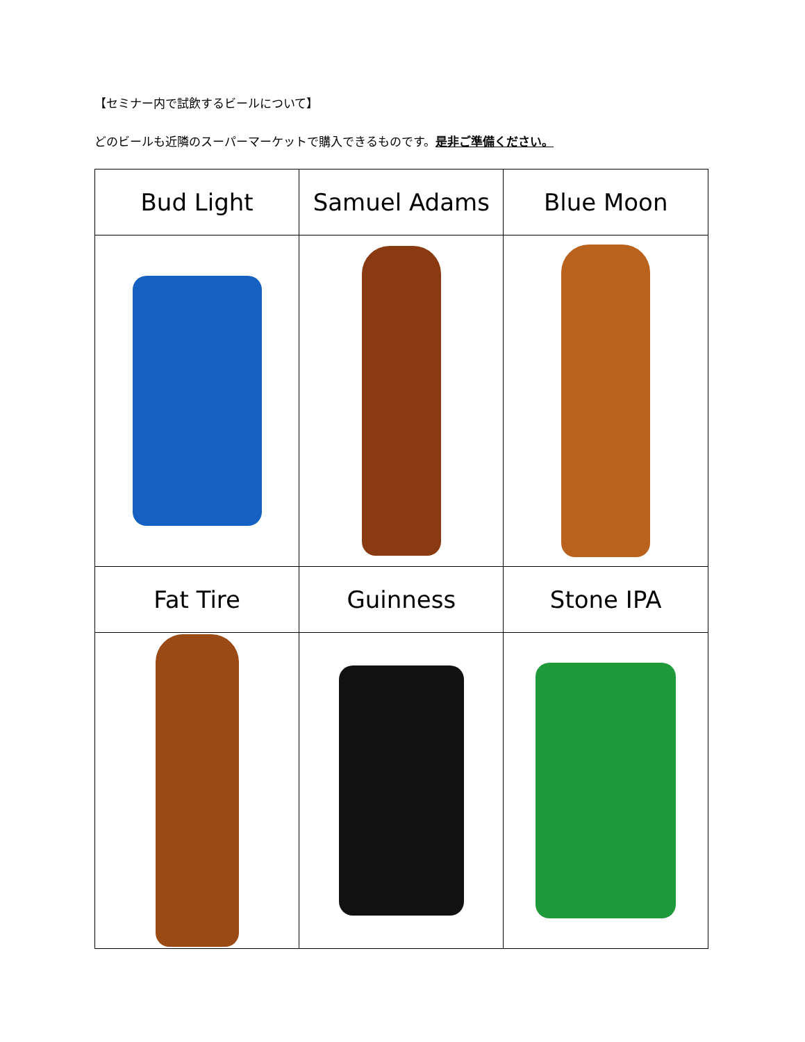【セミナー内で試飲するビールについて】
どのビールも近隣のスーパーマーケットで購入できるものです。是非ご準備ください。
| Bud Light | Samuel Adams | Blue Moon |
| Fat Tire | Guinness | Stone IPA |